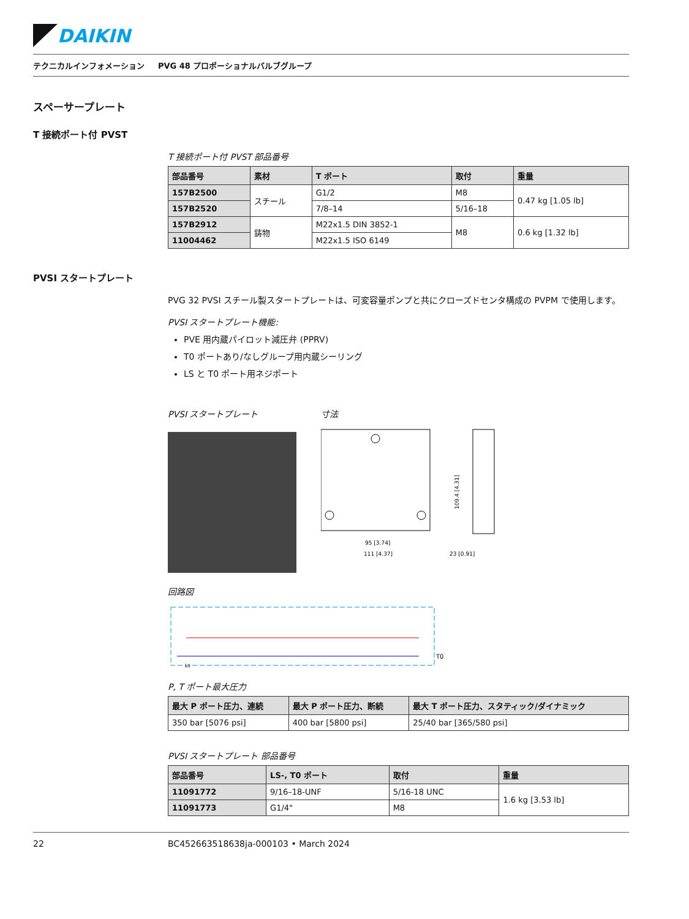DAIKIN
テクニカルインフォメーション PVG 48 プロポーショナルバルブグループ
スペーサープレート
T 接続ポート付 PVST
T 接続ポート付 PVST 部品番号
| 部品番号 | 素材 | T ポート | 取付 | 重量 |
| --- | --- | --- | --- | --- |
| 157B2500 | スチール | G1/2 | M8 | 0.47 kg [1.05 lb] |
| 157B2520 | | 7/8–14 | 5/16–18 | |
| 157B2912 | 鋳物 | M22x1.5 DIN 3852-1 | M8 | 0.6 kg [1.32 lb] |
| 11004462 | | M22x1.5 ISO 6149 | | |
PVSI スタートプレート
PVG 32 PVSI スチール製スタートプレートは、可変容量ポンプと共にクローズドセンタ構成の PVPM で使用します。
PVSI スタートプレート機能:
PVE 用内蔵パイロット減圧弁 (PPRV)
T0 ポートあり/なしグループ用内蔵シーリング
LS と T0 ポート用ネジポート
PVSI スタートプレート 寸法
95 [3.74]
111 [4.37]
23 [0.91]
109.4 [4.31]
回路図
T0
Ls
P, T ポート最大圧力
| 最大 P ポート圧力、連続 | 最大 P ポート圧力、断続 | 最大 T ポート圧力、スタティック/ダイナミック |
| --- | --- | --- |
| 350 bar [5076 psi] | 400 bar [5800 psi] | 25/40 bar [365/580 psi] |
PVSI スタートプレート 部品番号
| 部品番号 | LS-, T0 ポート | 取付 | 重量 |
| --- | --- | --- | --- |
| 11091772 | 9/16–18-UNF | 5/16-18 UNC | 1.6 kg [3.53 lb] |
| 11091773 | G1/4" | M8 | |
22 BC452663518638ja-000103 • March 2024